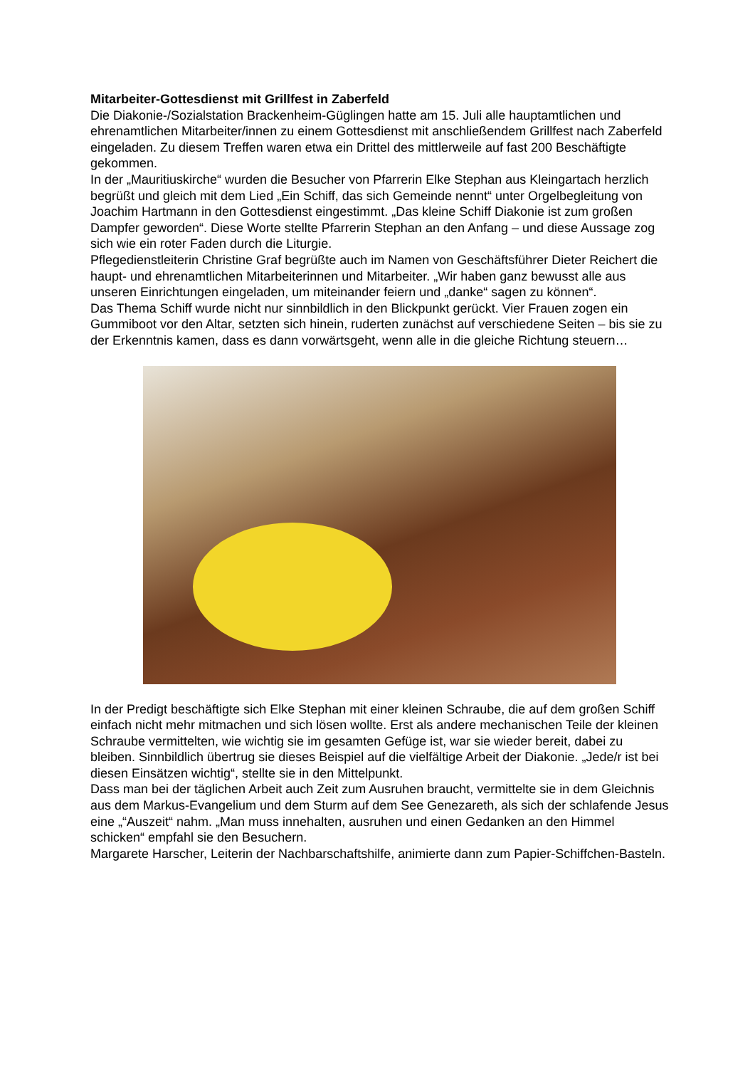Mitarbeiter-Gottesdienst mit Grillfest in Zaberfeld
Die Diakonie-/Sozialstation Brackenheim-Güglingen hatte am 15. Juli alle hauptamtlichen und ehrenamtlichen Mitarbeiter/innen zu einem Gottesdienst mit anschließendem Grillfest nach Zaberfeld eingeladen. Zu diesem Treffen waren etwa ein Drittel des mittlerweile auf fast 200 Beschäftigte gekommen.
In der „Mauritiuskirche“ wurden die Besucher von Pfarrerin Elke Stephan aus Kleingartach herzlich begrüßt und gleich mit dem Lied „Ein Schiff, das sich Gemeinde nennt“ unter Orgelbegleitung von Joachim Hartmann in den Gottesdienst eingestimmt. „Das kleine Schiff Diakonie ist zum großen Dampfer geworden“. Diese Worte stellte Pfarrerin Stephan an den Anfang – und diese Aussage zog sich wie ein roter Faden durch die Liturgie.
Pflegedienstleiterin Christine Graf begrüßte auch im Namen von Geschäftsführer Dieter Reichert die haupt- und ehrenamtlichen Mitarbeiterinnen und Mitarbeiter. „Wir haben ganz bewusst alle aus unseren Einrichtungen eingeladen, um miteinander feiern und „danke“ sagen zu können“.
Das Thema Schiff wurde nicht nur sinnbildlich in den Blickpunkt gerückt. Vier Frauen zogen ein Gummiboot vor den Altar, setzten sich hinein, ruderten zunächst auf verschiedene Seiten – bis sie zu der Erkenntnis kamen, dass es dann vorwärtsgeht, wenn alle in die gleiche Richtung steuern…
In der Predigt beschäftigte sich Elke Stephan mit einer kleinen Schraube, die auf dem großen Schiff einfach nicht mehr mitmachen und sich lösen wollte. Erst als andere mechanischen Teile der kleinen Schraube vermittelten, wie wichtig sie im gesamten Gefüge ist, war sie wieder bereit, dabei zu bleiben. Sinnbildlich übertrug sie dieses Beispiel auf die vielfältige Arbeit der Diakonie. „Jede/r ist bei diesen Einsätzen wichtig“, stellte sie in den Mittelpunkt.
Dass man bei der täglichen Arbeit auch Zeit zum Ausruhen braucht, vermittelte sie in dem Gleichnis aus dem Markus-Evangelium und dem Sturm auf dem See Genezareth, als sich der schlafende Jesus eine „“Auszeit“ nahm. „Man muss innehalten, ausruhen und einen Gedanken an den Himmel schicken“ empfahl sie den Besuchern.
Margarete Harscher, Leiterin der Nachbarschaftshilfe, animierte dann zum Papier-Schiffchen-Basteln.